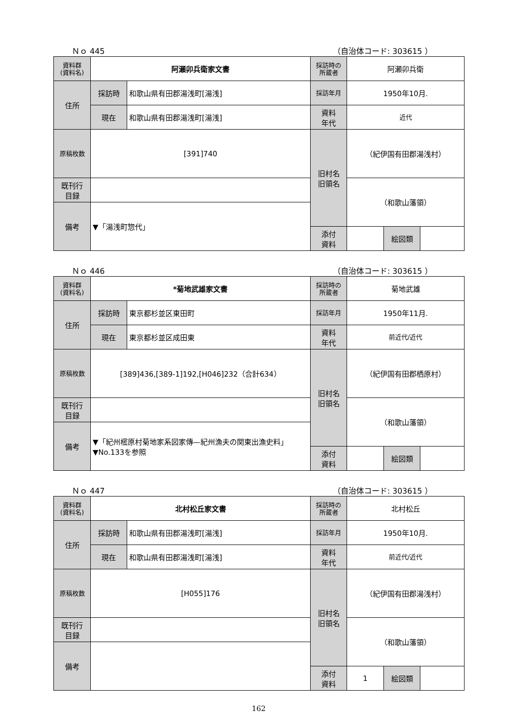Ｎｏ 445 （自治体コード: 303615 ）
| 資料群 (資料名) | 阿瀬卯兵衛家文書 | | 採訪時の 所蔵者 | 阿瀬卯兵衛 | | |
| 住所 | 採訪時 | 和歌山県有田郡湯浅町[湯浅] | 採訪年月 | 1950年10月. | | |
| | 現在 | 和歌山県有田郡湯浅町[湯浅] | 資料 年代 | 近代 | | |
| 原稿枚数 | [391]740 | | 旧村名 旧領名 | （紀伊国有田郡湯浅村） | | |
| 既刊行 目録 | | | | （和歌山藩領） | | |
| 備考 | ▼「湯浅町惣代」 | | | | | |
| | | | 添付 資料 | | 絵図類 | |
Ｎｏ 446 （自治体コード: 303615 ）
| 資料群 (資料名) | *菊地武雄家文書 | | 採訪時の 所蔵者 | 菊地武雄 | | |
| 住所 | 採訪時 | 東京都杉並区東田町 | 採訪年月 | 1950年11月. | | |
| | 現在 | 東京都杉並区成田東 | 資料 年代 | 前近代/近代 | | |
| 原稿枚数 | [389]436,[389-1]192,[H046]232（合計634） | | 旧村名 旧領名 | （紀伊国有田郡栖原村） | | |
| 既刊行 目録 | | | | （和歌山藩領） | | |
| 備考 | ▼「紀州樒原村菊地家系図家傳—紀州漁夫の関東出漁史料」 ▼No.133を参照 | | | | | |
| | | | 添付 資料 | | 絵図類 | |
Ｎｏ 447 （自治体コード: 303615 ）
| 資料群 (資料名) | 北村松丘家文書 | | 採訪時の 所蔵者 | 北村松丘 | | |
| 住所 | 採訪時 | 和歌山県有田郡湯浅町[湯浅] | 採訪年月 | 1950年10月. | | |
| | 現在 | 和歌山県有田郡湯浅町[湯浅] | 資料 年代 | 前近代/近代 | | |
| 原稿枚数 | [H055]176 | | 旧村名 旧領名 | （紀伊国有田郡湯浅村） | | |
| 既刊行 目録 | | | | （和歌山藩領） | | |
| 備考 | | | | | | |
| | | | 添付 資料 | 1 | 絵図類 | |
162